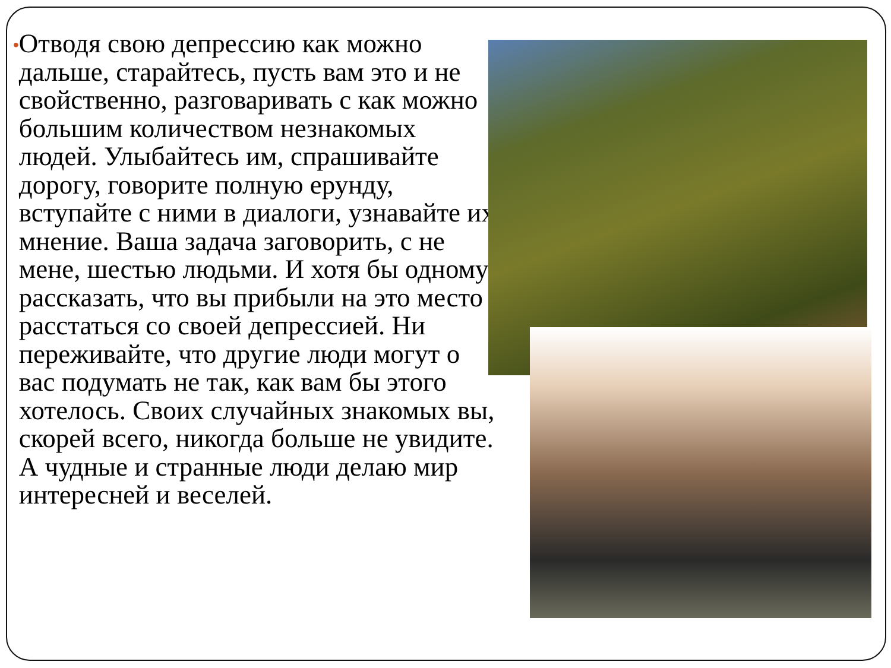•
Отводя свою депрессию как можно дальше, старайтесь, пусть вам это и не свойственно, разговаривать с как можно большим количеством незнакомых людей. Улыбайтесь им, спрашивайте дорогу, говорите полную ерунду, вступайте с ними в диалоги, узнавайте их мнение. Ваша задача заговорить, с не мене, шестью людьми. И хотя бы одному рассказать, что вы прибыли на это место расстаться со своей депрессией. Ни переживайте, что другие люди могут о вас подумать не так, как вам бы этого хотелось. Своих случайных знакомых вы, скорей всего, никогда больше не увидите. А чудные и странные люди делаю мир интересней и веселей.